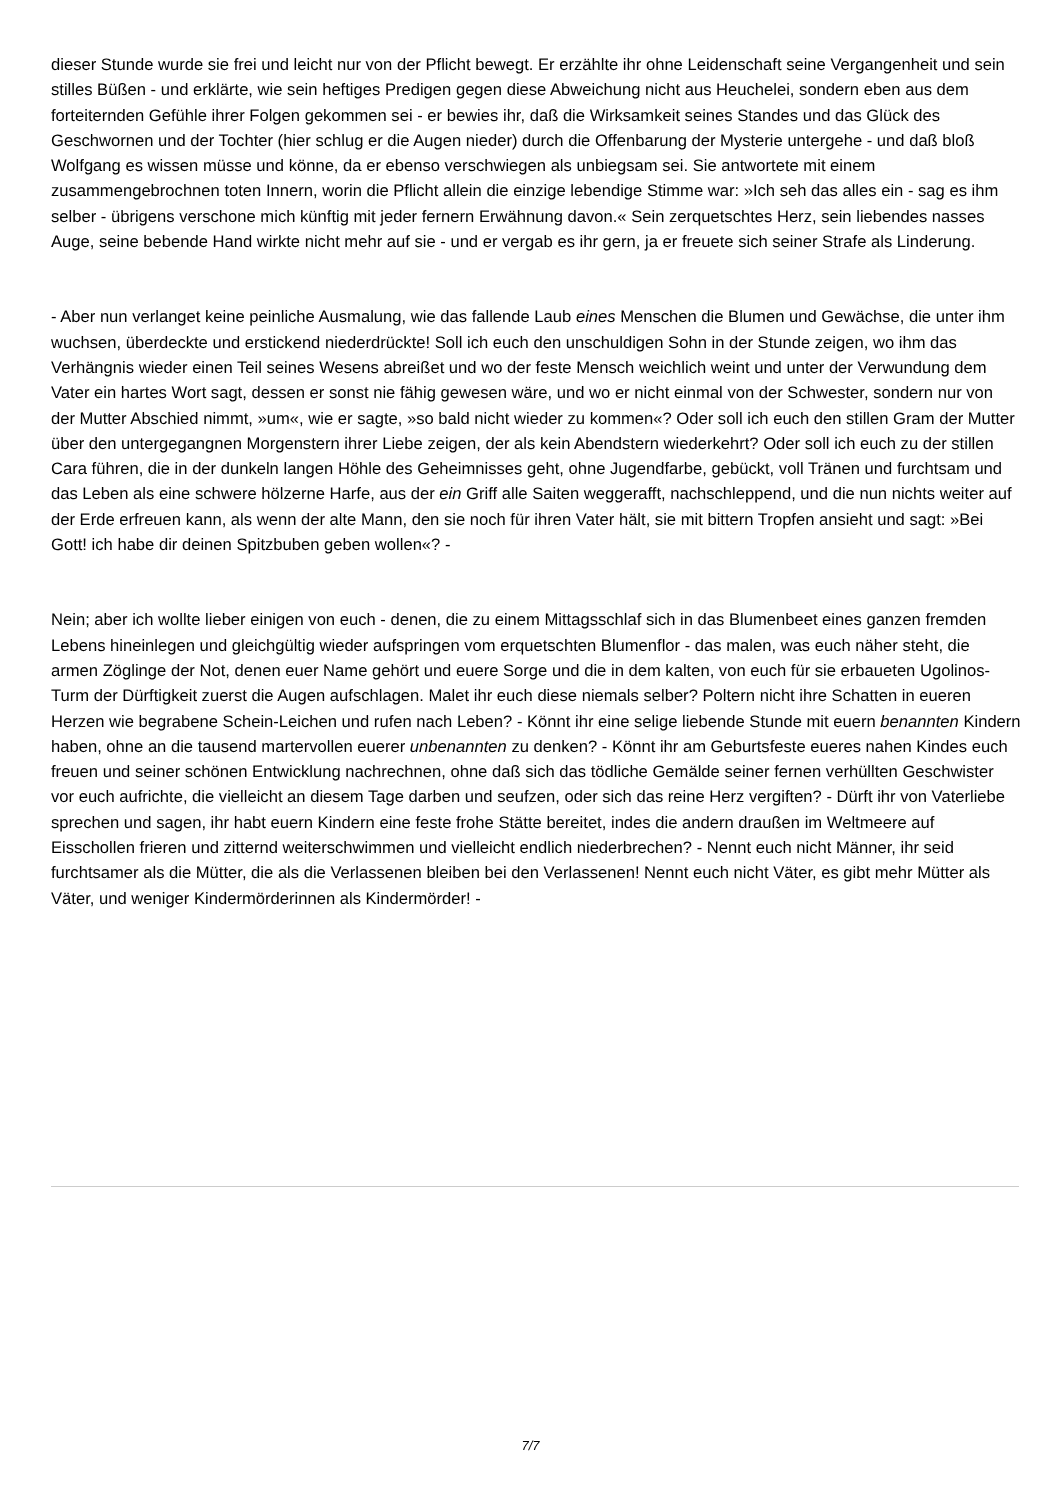dieser Stunde wurde sie frei und leicht nur von der Pflicht bewegt. Er erzählte ihr ohne Leidenschaft seine Vergangenheit und sein stilles Büßen - und erklärte, wie sein heftiges Predigen gegen diese Abweichung nicht aus Heuchelei, sondern eben aus dem forteiternden Gefühle ihrer Folgen gekommen sei - er bewies ihr, daß die Wirksamkeit seines Standes und das Glück des Geschwornen und der Tochter (hier schlug er die Augen nieder) durch die Offenbarung der Mysterie untergehe - und daß bloß Wolfgang es wissen müsse und könne, da er ebenso verschwiegen als unbiegsam sei. Sie antwortete mit einem zusammengebrochnen toten Innern, worin die Pflicht allein die einzige lebendige Stimme war: »Ich seh das alles ein - sag es ihm selber - übrigens verschone mich künftig mit jeder fernern Erwähnung davon.« Sein zerquetschtes Herz, sein liebendes nasses Auge, seine bebende Hand wirkte nicht mehr auf sie - und er vergab es ihr gern, ja er freuete sich seiner Strafe als Linderung.
- Aber nun verlanget keine peinliche Ausmalung, wie das fallende Laub eines Menschen die Blumen und Gewächse, die unter ihm wuchsen, überdeckte und erstickend niederdrückte! Soll ich euch den unschuldigen Sohn in der Stunde zeigen, wo ihm das Verhängnis wieder einen Teil seines Wesens abreißet und wo der feste Mensch weichlich weint und unter der Verwundung dem Vater ein hartes Wort sagt, dessen er sonst nie fähig gewesen wäre, und wo er nicht einmal von der Schwester, sondern nur von der Mutter Abschied nimmt, »um«, wie er sagte, »so bald nicht wieder zu kommen«? Oder soll ich euch den stillen Gram der Mutter über den untergegangnen Morgenstern ihrer Liebe zeigen, der als kein Abendstern wiederkehrt? Oder soll ich euch zu der stillen Cara führen, die in der dunkeln langen Höhle des Geheimnisses geht, ohne Jugendfarbe, gebückt, voll Tränen und furchtsam und das Leben als eine schwere hölzerne Harfe, aus der ein Griff alle Saiten weggerafft, nachschleppend, und die nun nichts weiter auf der Erde erfreuen kann, als wenn der alte Mann, den sie noch für ihren Vater hält, sie mit bittern Tropfen ansieht und sagt: »Bei Gott! ich habe dir deinen Spitzbuben geben wollen«? -
Nein; aber ich wollte lieber einigen von euch - denen, die zu einem Mittagsschlaf sich in das Blumenbeet eines ganzen fremden Lebens hineinlegen und gleichgültig wieder aufspringen vom erquetschten Blumenflor - das malen, was euch näher steht, die armen Zöglinge der Not, denen euer Name gehört und euere Sorge und die in dem kalten, von euch für sie erbaueten Ugolinos-Turm der Dürftigkeit zuerst die Augen aufschlagen. Malet ihr euch diese niemals selber? Poltern nicht ihre Schatten in eueren Herzen wie begrabene Schein-Leichen und rufen nach Leben? - Könnt ihr eine selige liebende Stunde mit euern benannten Kindern haben, ohne an die tausend martervollen euerer unbenannten zu denken? - Könnt ihr am Geburtsfeste eueres nahen Kindes euch freuen und seiner schönen Entwicklung nachrechnen, ohne daß sich das tödliche Gemälde seiner fernen verhüllten Geschwister vor euch aufrichte, die vielleicht an diesem Tage darben und seufzen, oder sich das reine Herz vergiften? - Dürft ihr von Vaterliebe sprechen und sagen, ihr habt euern Kindern eine feste frohe Stätte bereitet, indes die andern draußen im Weltmeere auf Eisschollen frieren und zitternd weiterschwimmen und vielleicht endlich niederbrechen? - Nennt euch nicht Männer, ihr seid furchtsamer als die Mütter, die als die Verlassenen bleiben bei den Verlassenen! Nennt euch nicht Väter, es gibt mehr Mütter als Väter, und weniger Kindermörderinnen als Kindermörder! -
7/7